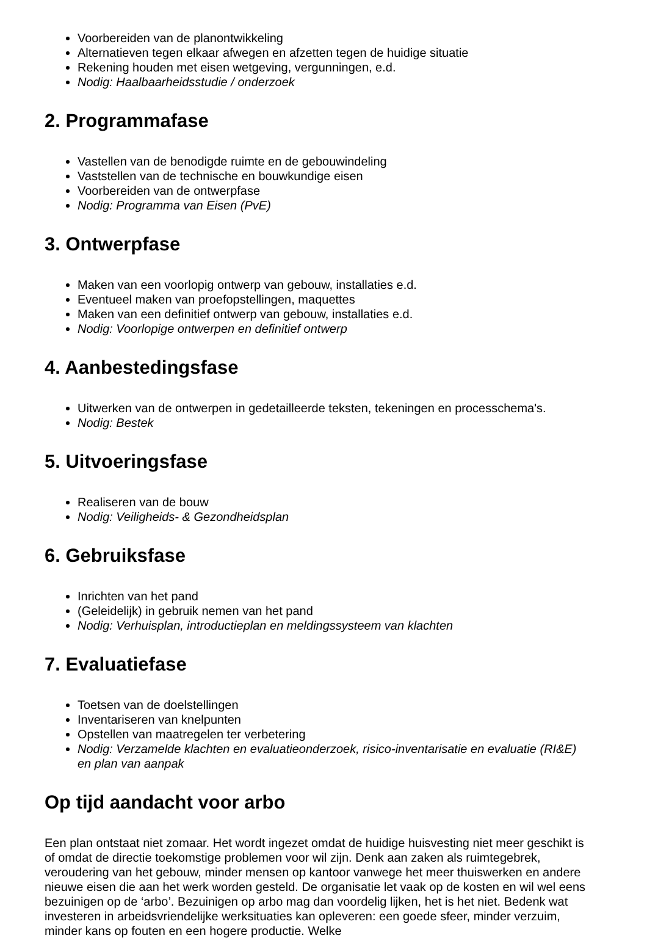Voorbereiden van de planontwikkeling
Alternatieven tegen elkaar afwegen en afzetten tegen de huidige situatie
Rekening houden met eisen wetgeving, vergunningen, e.d.
Nodig: Haalbaarheidsstudie / onderzoek
2. Programmafase
Vastellen van de benodigde ruimte en de gebouwindeling
Vaststellen van de technische en bouwkundige eisen
Voorbereiden van de ontwerpfase
Nodig: Programma van Eisen (PvE)
3. Ontwerpfase
Maken van een voorlopig ontwerp van gebouw, installaties e.d.
Eventueel maken van proefopstellingen, maquettes
Maken van een definitief ontwerp van gebouw, installaties e.d.
Nodig: Voorlopige ontwerpen en definitief ontwerp
4. Aanbestedingsfase
Uitwerken van de ontwerpen in gedetailleerde teksten, tekeningen en processchema's.
Nodig: Bestek
5. Uitvoeringsfase
Realiseren van de bouw
Nodig: Veiligheids- & Gezondheidsplan
6. Gebruiksfase
Inrichten van het pand
(Geleidelijk) in gebruik nemen van het pand
Nodig: Verhuisplan, introductieplan en meldingssysteem van klachten
7. Evaluatiefase
Toetsen van de doelstellingen
Inventariseren van knelpunten
Opstellen van maatregelen ter verbetering
Nodig: Verzamelde klachten en evaluatieonderzoek, risico-inventarisatie en evaluatie (RI&E) en plan van aanpak
Op tijd aandacht voor arbo
Een plan ontstaat niet zomaar. Het wordt ingezet omdat de huidige huisvesting niet meer geschikt is of omdat de directie toekomstige problemen voor wil zijn. Denk aan zaken als ruimtegebrek, veroudering van het gebouw, minder mensen op kantoor vanwege het meer thuiswerken en andere nieuwe eisen die aan het werk worden gesteld. De organisatie let vaak op de kosten en wil wel eens bezuinigen op de ‘arbo’. Bezuinigen op arbo mag dan voordelig lijken, het is het niet. Bedenk wat investeren in arbeidsvriendelijke werksituaties kan opleveren: een goede sfeer, minder verzuim, minder kans op fouten en een hogere productie. Welke